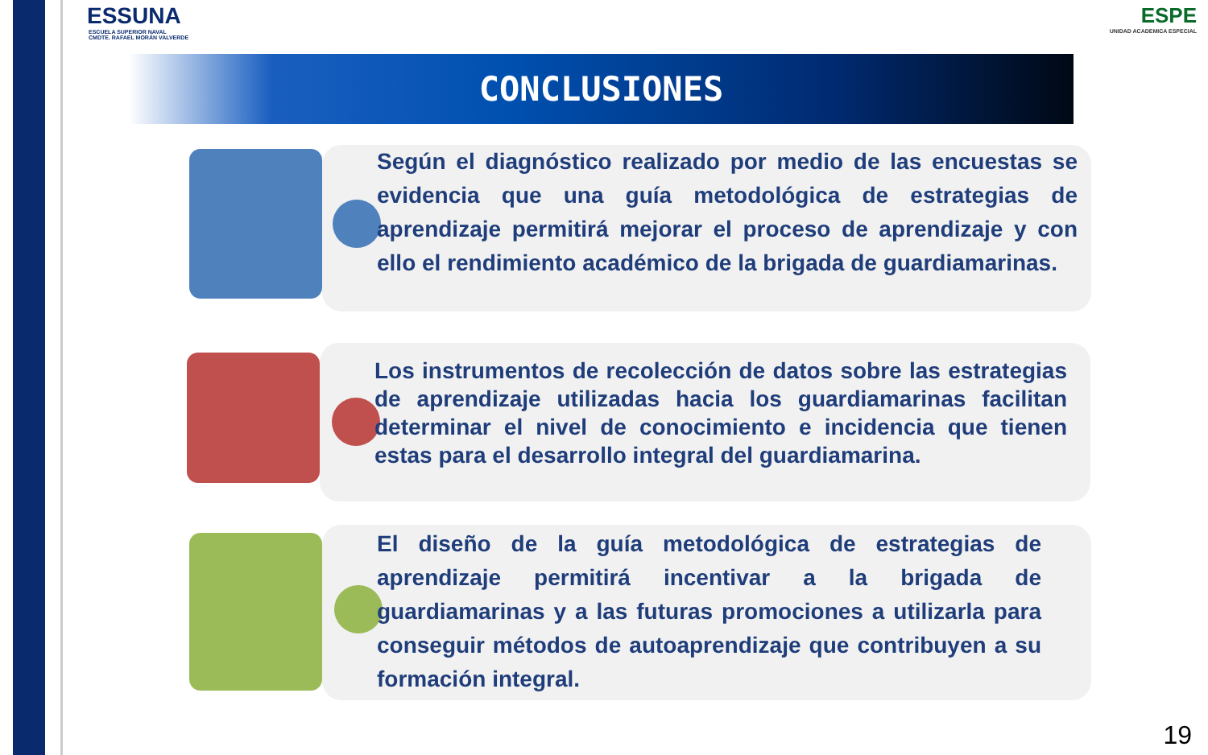ESSUNA
ESCUELA SUPERIOR NAVAL
CMDTE. RAFAEL MORÁN VALVERDE
ESPE
UNIDAD ACADEMICA ESPECIAL
CONCLUSIONES
Según el diagnóstico realizado por medio de las encuestas se evidencia que una guía metodológica de estrategias de aprendizaje permitirá mejorar el proceso de aprendizaje y con ello el rendimiento académico de la brigada de guardiamarinas.
Los instrumentos de recolección de datos sobre las estrategias de aprendizaje utilizadas hacia los guardiamarinas facilitan determinar el nivel de conocimiento e incidencia que tienen estas para el desarrollo integral del guardiamarina.
El diseño de la guía metodológica de estrategias de aprendizaje permitirá incentivar a la brigada de guardiamarinas y a las futuras promociones a utilizarla para conseguir métodos de autoaprendizaje que contribuyen a su formación integral.
19